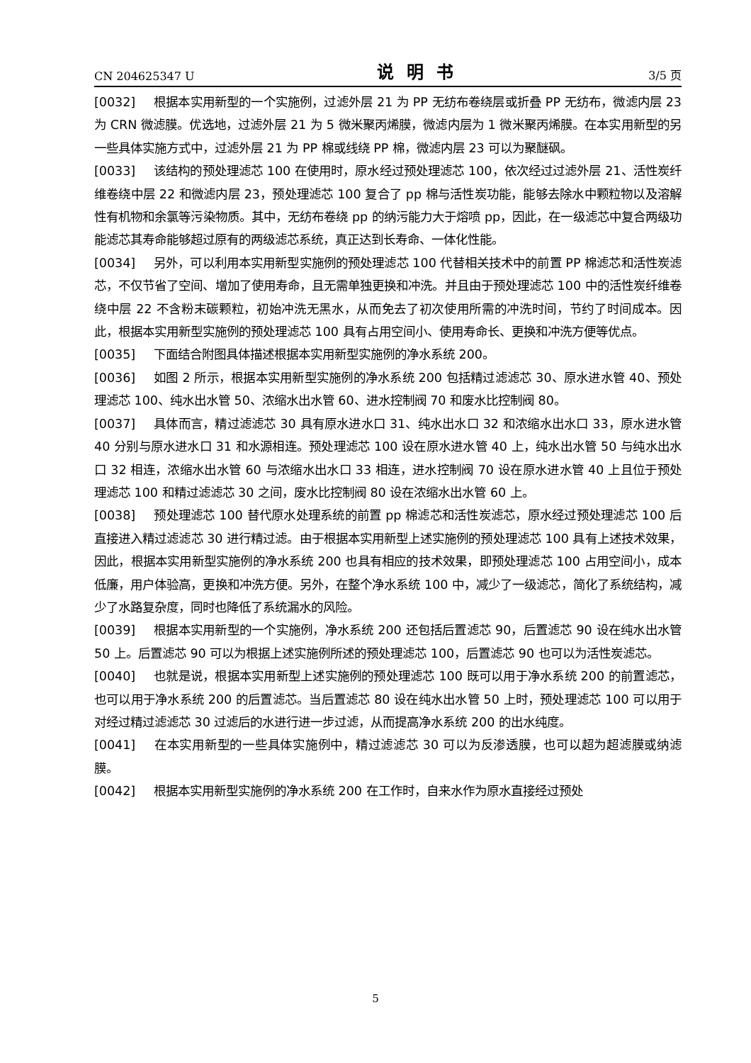CN 204625347 U 说明书 3/5 页
[0032] 根据本实用新型的一个实施例，过滤外层 21 为 PP 无纺布卷绕层或折叠 PP 无纺布，微滤内层 23 为 CRN 微滤膜。优选地，过滤外层 21 为 5 微米聚丙烯膜，微滤内层为 1 微米聚丙烯膜。在本实用新型的另一些具体实施方式中，过滤外层 21 为 PP 棉或线绕 PP 棉，微滤内层 23 可以为聚醚砜。
[0033] 该结构的预处理滤芯 100 在使用时，原水经过预处理滤芯 100，依次经过过滤外层 21、活性炭纤维卷绕中层 22 和微滤内层 23，预处理滤芯 100 复合了 pp 棉与活性炭功能，能够去除水中颗粒物以及溶解性有机物和余氯等污染物质。其中，无纺布卷绕 pp 的纳污能力大于熔喷 pp，因此，在一级滤芯中复合两级功能滤芯其寿命能够超过原有的两级滤芯系统，真正达到长寿命、一体化性能。
[0034] 另外，可以利用本实用新型实施例的预处理滤芯 100 代替相关技术中的前置 PP 棉滤芯和活性炭滤芯，不仅节省了空间、增加了使用寿命，且无需单独更换和冲洗。并且由于预处理滤芯 100 中的活性炭纤维卷绕中层 22 不含粉末碳颗粒，初始冲洗无黑水，从而免去了初次使用所需的冲洗时间，节约了时间成本。因此，根据本实用新型实施例的预处理滤芯 100 具有占用空间小、使用寿命长、更换和冲洗方便等优点。
[0035] 下面结合附图具体描述根据本实用新型实施例的净水系统 200。
[0036] 如图 2 所示，根据本实用新型实施例的净水系统 200 包括精过滤滤芯 30、原水进水管 40、预处理滤芯 100、纯水出水管 50、浓缩水出水管 60、进水控制阀 70 和废水比控制阀 80。
[0037] 具体而言，精过滤滤芯 30 具有原水进水口 31、纯水出水口 32 和浓缩水出水口 33，原水进水管 40 分别与原水进水口 31 和水源相连。预处理滤芯 100 设在原水进水管 40 上，纯水出水管 50 与纯水出水口 32 相连，浓缩水出水管 60 与浓缩水出水口 33 相连，进水控制阀 70 设在原水进水管 40 上且位于预处理滤芯 100 和精过滤滤芯 30 之间，废水比控制阀 80 设在浓缩水出水管 60 上。
[0038] 预处理滤芯 100 替代原水处理系统的前置 pp 棉滤芯和活性炭滤芯，原水经过预处理滤芯 100 后直接进入精过滤滤芯 30 进行精过滤。由于根据本实用新型上述实施例的预处理滤芯 100 具有上述技术效果，因此，根据本实用新型实施例的净水系统 200 也具有相应的技术效果，即预处理滤芯 100 占用空间小，成本低廉，用户体验高，更换和冲洗方便。另外，在整个净水系统 100 中，减少了一级滤芯，简化了系统结构，减少了水路复杂度，同时也降低了系统漏水的风险。
[0039] 根据本实用新型的一个实施例，净水系统 200 还包括后置滤芯 90，后置滤芯 90 设在纯水出水管 50 上。后置滤芯 90 可以为根据上述实施例所述的预处理滤芯 100，后置滤芯 90 也可以为活性炭滤芯。
[0040] 也就是说，根据本实用新型上述实施例的预处理滤芯 100 既可以用于净水系统 200 的前置滤芯，也可以用于净水系统 200 的后置滤芯。当后置滤芯 80 设在纯水出水管 50 上时，预处理滤芯 100 可以用于对经过精过滤滤芯 30 过滤后的水进行进一步过滤，从而提高净水系统 200 的出水纯度。
[0041] 在本实用新型的一些具体实施例中，精过滤滤芯 30 可以为反渗透膜，也可以超为超滤膜或纳滤膜。
[0042] 根据本实用新型实施例的净水系统 200 在工作时，自来水作为原水直接经过预处
5